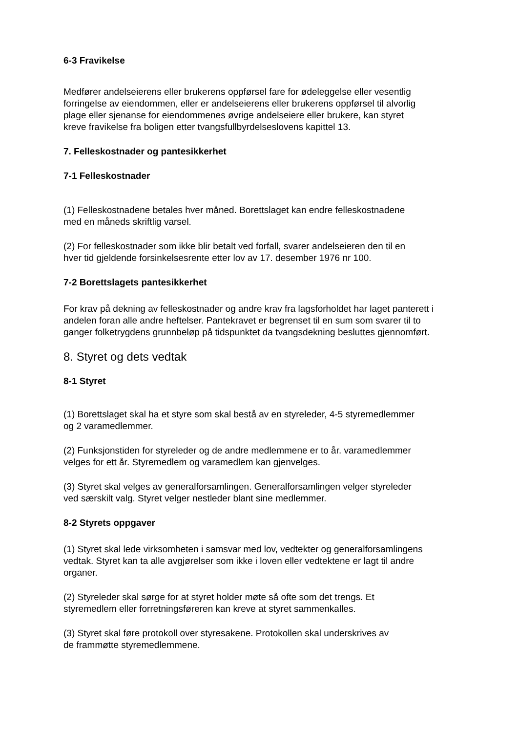6-3 Fravikelse
Medfører andelseierens eller brukerens oppførsel fare for ødeleggelse eller vesentlig
forringelse av eiendommen, eller er andelseierens eller brukerens oppførsel til alvorlig
plage eller sjenanse for eiendommenes øvrige andelseiere eller brukere, kan styret
kreve fravikelse fra boligen etter tvangsfullbyrdelseslovens kapittel 13.
7. Felleskostnader og pantesikkerhet
7-1 Felleskostnader
(1) Felleskostnadene betales hver måned. Borettslaget kan endre felleskostnadene
med en måneds skriftlig varsel.
(2) For felleskostnader som ikke blir betalt ved forfall, svarer andelseieren den til en
hver tid gjeldende forsinkelsesrente etter lov av 17. desember 1976 nr 100.
7-2 Borettslagets pantesikkerhet
For krav på dekning av felleskostnader og andre krav fra lagsforholdet har laget panterett i
andelen foran alle andre heftelser. Pantekravet er begrenset til en sum som svarer til to
ganger folketrygdens grunnbeløp på tidspunktet da tvangsdekning besluttes gjennomført.
8. Styret og dets vedtak
8-1 Styret
(1) Borettslaget skal ha et styre som skal bestå av en styreleder, 4-5 styremedlemmer
og 2 varamedlemmer.
(2) Funksjonstiden for styreleder og de andre medlemmene er to år. varamedlemmer
velges for ett år. Styremedlem og varamedlem kan gjenvelges.
(3) Styret skal velges av generalforsamlingen. Generalforsamlingen velger styreleder
ved særskilt valg. Styret velger nestleder blant sine medlemmer.
8-2 Styrets oppgaver
(1) Styret skal lede virksomheten i samsvar med lov, vedtekter og generalforsamlingens
vedtak. Styret kan ta alle avgjørelser som ikke i loven eller vedtektene er lagt til andre
organer.
(2) Styreleder skal sørge for at styret holder møte så ofte som det trengs. Et
styremedlem eller forretningsføreren kan kreve at styret sammenkalles.
(3) Styret skal føre protokoll over styresakene. Protokollen skal underskrives av
de frammøtte styremedlemmene.